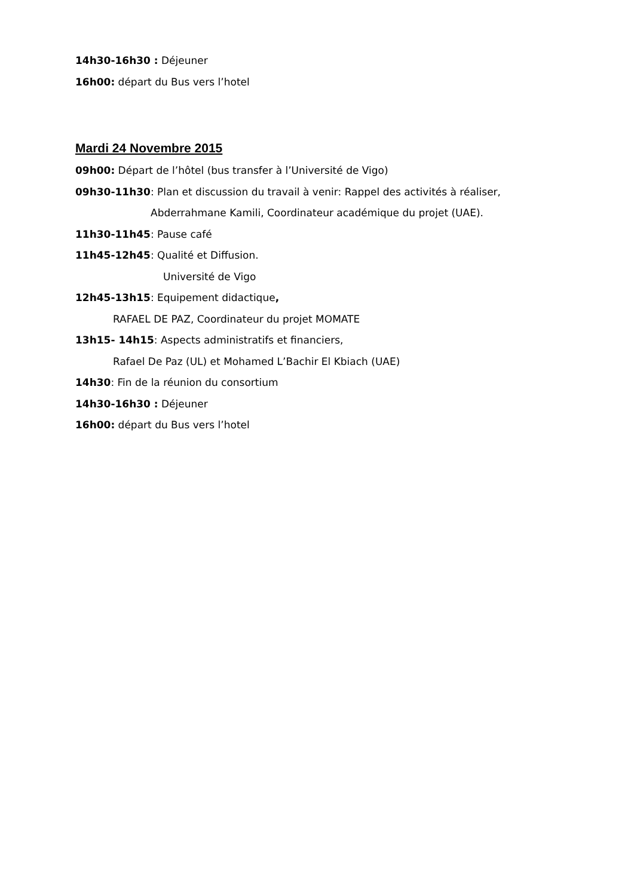14h30-16h30 : Déjeuner
16h00: départ du Bus vers l’hotel
Mardi 24 Novembre 2015
09h00: Départ de l’hôtel (bus transfer à l’Université de Vigo)
09h30-11h30: Plan et discussion du travail à venir: Rappel des activités à réaliser,
Abderrahmane Kamili, Coordinateur académique du projet (UAE).
11h30-11h45: Pause café
11h45-12h45: Qualité et Diffusion.
Université de Vigo
12h45-13h15: Equipement didactique,
RAFAEL DE PAZ, Coordinateur du projet MOMATE
13h15- 14h15: Aspects administratifs et financiers,
Rafael De Paz (UL) et Mohamed L’Bachir El Kbiach (UAE)
14h30: Fin de la réunion du consortium
14h30-16h30 : Déjeuner
16h00: départ du Bus vers l’hotel